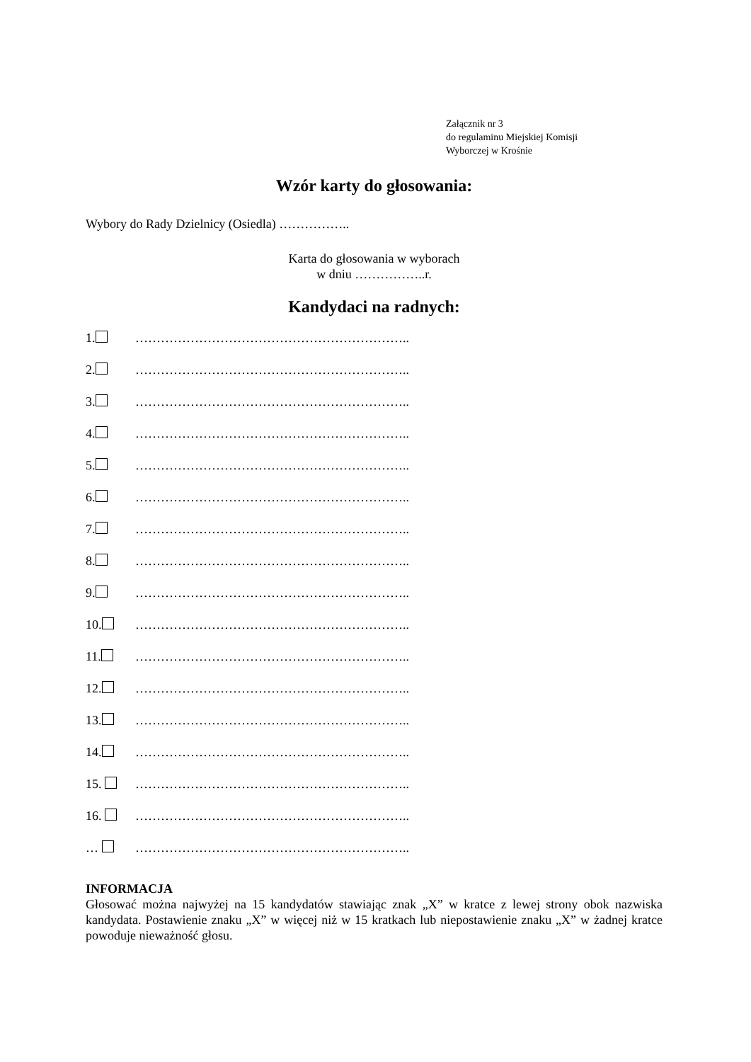Załącznik nr 3
do regulaminu Miejskiej Komisji
Wyborczej w Krośnie
Wzór karty do głosowania:
Wybory do Rady Dzielnicy (Osiedla) ……………..
Karta do głosowania w wyborach
w dniu ……………..r.
Kandydaci na radnych:
1. ………………………………………………………..
2. ………………………………………………………..
3. ………………………………………………………..
4. ………………………………………………………..
5. ………………………………………………………..
6. ………………………………………………………..
7. ………………………………………………………..
8. ………………………………………………………..
9. ………………………………………………………..
10. ………………………………………………………..
11. ………………………………………………………..
12. ………………………………………………………..
13. ………………………………………………………..
14. ………………………………………………………..
15. ………………………………………………………..
16. ………………………………………………………..
… ………………………………………………………..
INFORMACJA
Głosować można najwyżej na 15 kandydatów stawiając znak „X” w kratce z lewej strony obok nazwiska kandydata. Postawienie znaku „X” w więcej niż w 15 kratkach lub niepostawienie znaku „X” w żadnej kratce powoduje nieważność głosu.